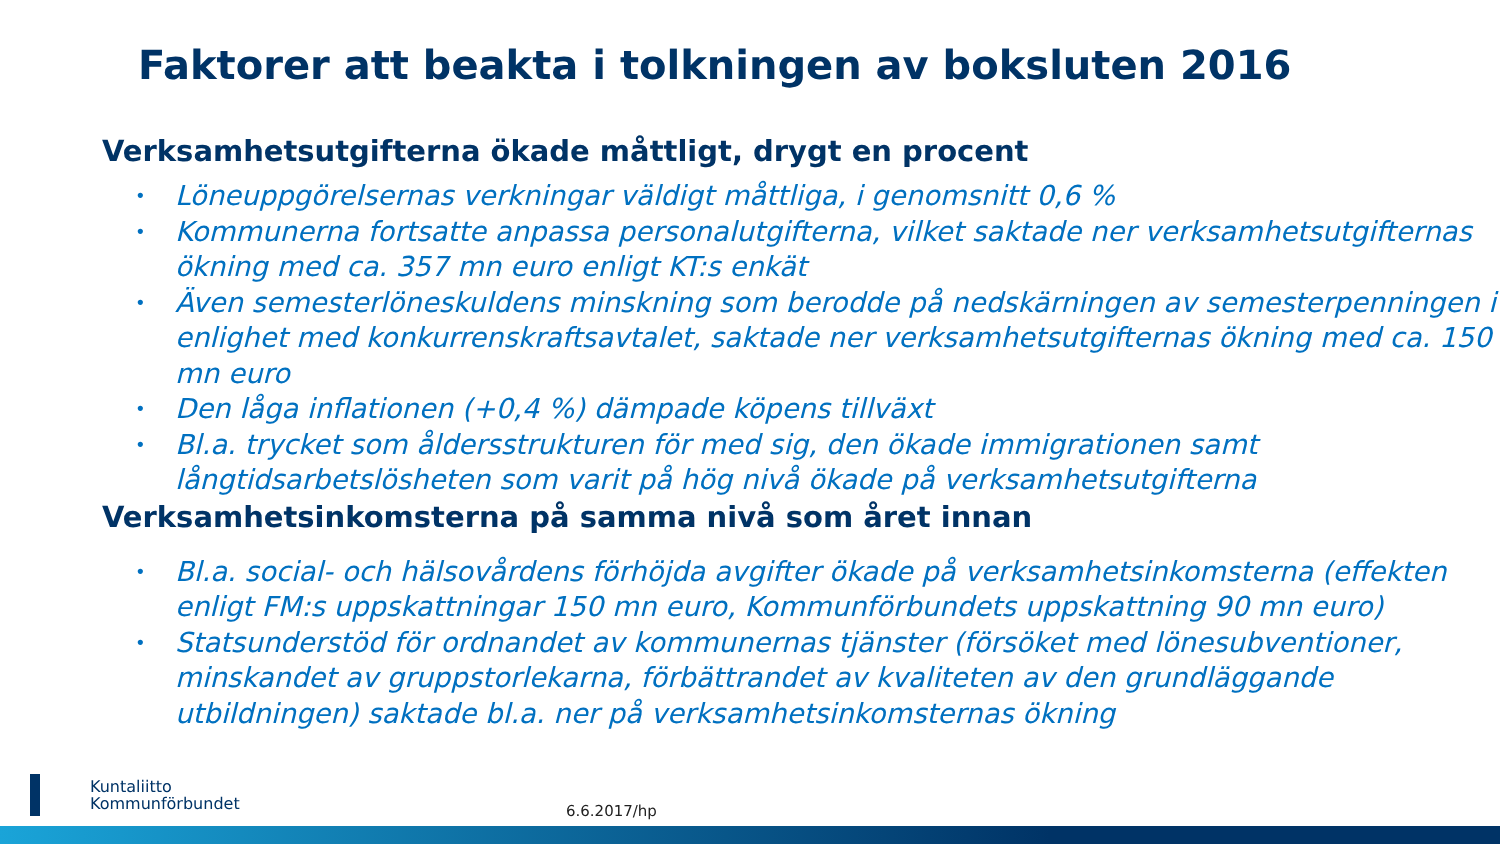Faktorer att beakta i tolkningen av boksluten 2016
Verksamhetsutgifterna ökade måttligt, drygt en procent
• Löneuppgörelsernas verkningar väldigt måttliga, i genomsnitt 0,6 %
• Kommunerna fortsatte anpassa personalutgifterna, vilket saktade ner verksamhetsutgifternas ökning med ca. 357 mn euro enligt KT:s enkät
• Även semesterlöneskuldens minskning som berodde på nedskärningen av semesterpenningen i enlighet med konkurrenskraftsavtalet, saktade ner verksamhetsutgifternas ökning med ca. 150 mn euro
• Den låga inflationen (+0,4 %) dämpade köpens tillväxt
• Bl.a. trycket som åldersstrukturen för med sig, den ökade immigrationen samt långtidsarbetslösheten som varit på hög nivå ökade på verksamhetsutgifterna
Verksamhetsinkomsterna på samma nivå som året innan
• Bl.a. social- och hälsovårdens förhöjda avgifter ökade på verksamhetsinkomsterna (effekten enligt FM:s uppskattningar 150 mn euro, Kommunförbundets uppskattning 90 mn euro)
• Statsunderstöd för ordnandet av kommunernas tjänster (försöket med lönesubventioner, minskandet av gruppstorlekarna, förbättrandet av kvaliteten av den grundläggande utbildningen) saktade bl.a. ner på verksamhetsinkomsternas ökning
Kuntaliitto
Kommunförbundet
6.6.2017/hp